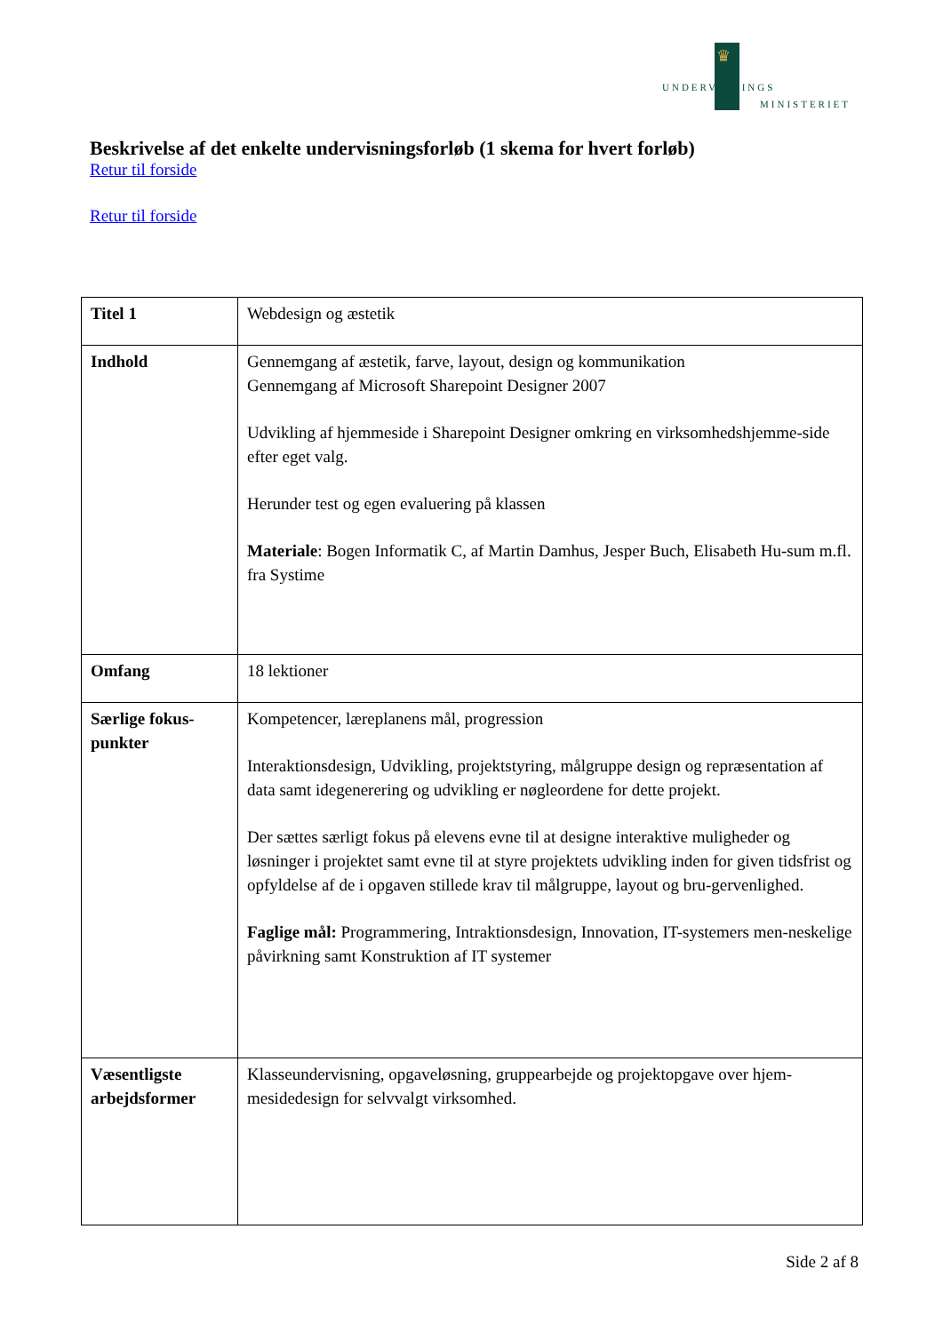♛
UNDERVISNINGS
MINISTERIET
Beskrivelse af det enkelte undervisningsforløb (1 skema for hvert forløb)
Retur til forside
Retur til forside
| Titel 1 | Webdesign og æstetik |
| Indhold | Gennemgang af æstetik, farve, layout, design og kommunikation Gennemgang af Microsoft Sharepoint Designer 2007 Udvikling af hjemmeside i Sharepoint Designer omkring en virksomhedshjemme-side efter eget valg. Herunder test og egen evaluering på klassen Materiale : Bogen Informatik C, af Martin Damhus, Jesper Buch, Elisabeth Hu-sum m.fl. fra Systime |
| Omfang | 18 lektioner |
| Særlige fokus-punkter | Kompetencer, læreplanens mål, progression Interaktionsdesign, Udvikling, projektstyring, målgruppe design og repræsentation af data samt idegenerering og udvikling er nøgleordene for dette projekt. Der sættes særligt fokus på elevens evne til at designe interaktive muligheder og løsninger i projektet samt evne til at styre projektets udvikling inden for given tidsfrist og opfyldelse af de i opgaven stillede krav til målgruppe, layout og bru-gervenlighed. Faglige mål: Programmering, Intraktionsdesign, Innovation, IT-systemers men-neskelige påvirkning samt Konstruktion af IT systemer |
| Væsentligste arbejdsformer | Klasseundervisning, opgaveløsning, gruppearbejde og projektopgave over hjem-mesidedesign for selvvalgt virksomhed. |
Side 2 af 8